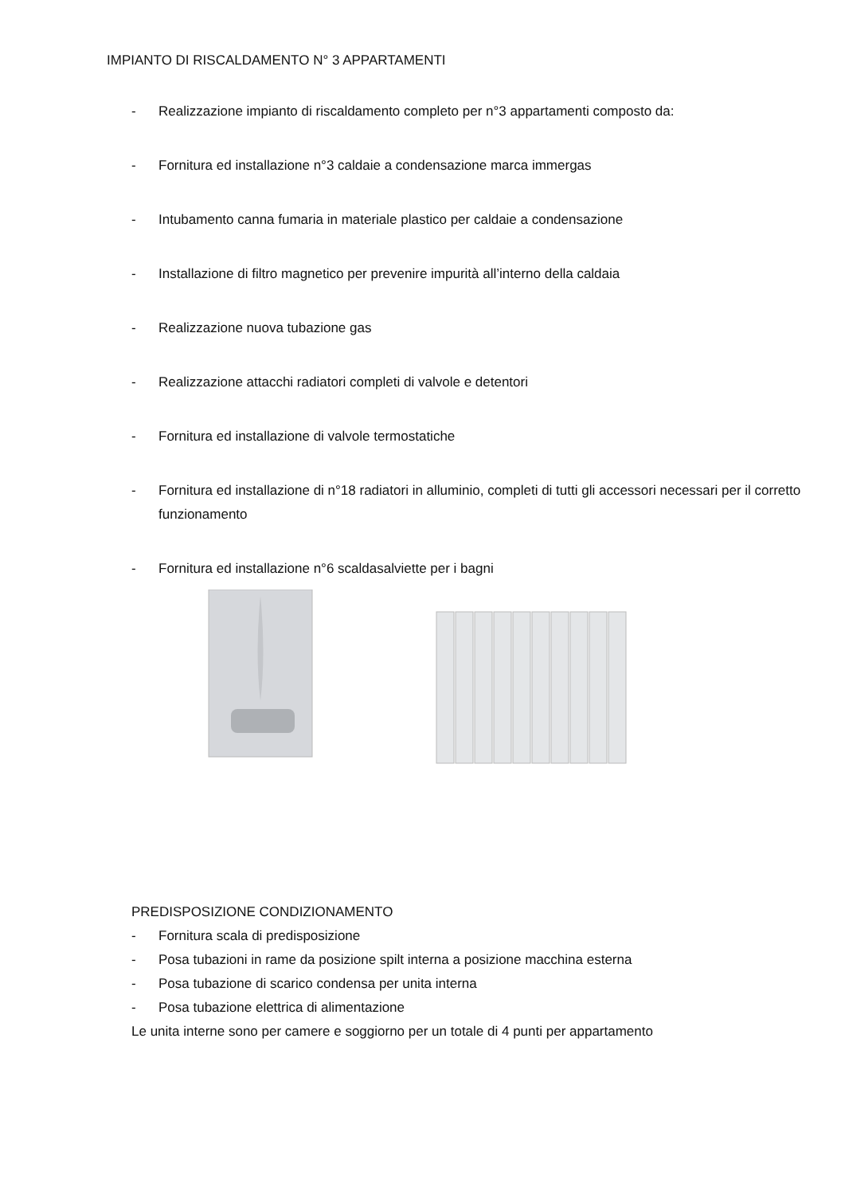IMPIANTO DI RISCALDAMENTO N° 3 APPARTAMENTI
- Realizzazione impianto di riscaldamento completo per n°3 appartamenti composto da:
- Fornitura ed installazione n°3 caldaie a condensazione marca immergas
- Intubamento canna fumaria in materiale plastico per caldaie a condensazione
- Installazione di filtro magnetico per prevenire impurità all’interno della caldaia
- Realizzazione nuova tubazione gas
- Realizzazione attacchi radiatori completi di valvole e detentori
- Fornitura ed installazione di valvole termostatiche
- Fornitura ed installazione di n°18 radiatori in alluminio, completi di tutti gli accessori necessari per il corretto funzionamento
- Fornitura ed installazione n°6 scaldasalviette per i bagni
PREDISPOSIZIONE CONDIZIONAMENTO
- Fornitura scala di predisposizione
- Posa tubazioni in rame da posizione spilt interna a posizione macchina esterna
- Posa tubazione di scarico condensa per unita interna
- Posa tubazione elettrica di alimentazione
Le unita interne sono per camere e soggiorno per un totale di 4 punti per appartamento